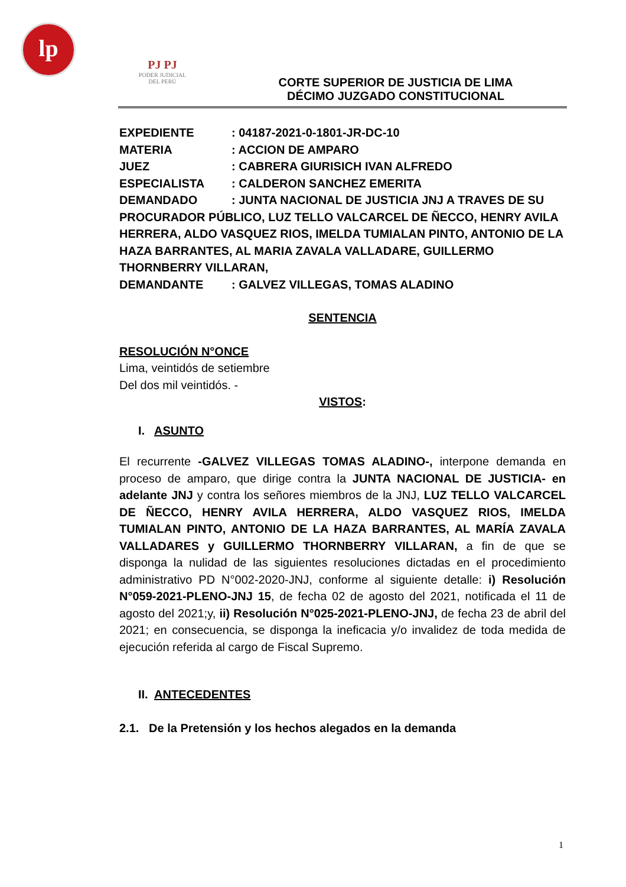lp
PJ PJ
PODER JUDICIAL
DEL PERÚ
CORTE SUPERIOR DE JUSTICIA DE LIMA
DÉCIMO JUZGADO CONSTITUCIONAL
EXPEDIENTE: 04187-2021-0-1801-JR-DC-10
MATERIA: ACCION DE AMPARO
JUEZ: CABRERA GIURISICH IVAN ALFREDO
ESPECIALISTA: CALDERON SANCHEZ EMERITA
DEMANDADO: JUNTA NACIONAL DE JUSTICIA JNJ A TRAVES DE SU PROCURADOR PÚBLICO, LUZ TELLO VALCARCEL DE ÑECCO, HENRY AVILA HERRERA, ALDO VASQUEZ RIOS, IMELDA TUMIALAN PINTO, ANTONIO DE LA HAZA BARRANTES, AL MARIA ZAVALA VALLADARE, GUILLERMO THORNBERRY VILLARAN,
DEMANDANTE: GALVEZ VILLEGAS, TOMAS ALADINO
SENTENCIA
RESOLUCIÓN N°ONCE
Lima, veintidós de setiembre
Del dos mil veintidós. -
VISTOS:
I. ASUNTO
El recurrente -GALVEZ VILLEGAS TOMAS ALADINO-, interpone demanda en proceso de amparo, que dirige contra la JUNTA NACIONAL DE JUSTICIA- en adelante JNJ y contra los señores miembros de la JNJ, LUZ TELLO VALCARCEL DE ÑECCO, HENRY AVILA HERRERA, ALDO VASQUEZ RIOS, IMELDA TUMIALAN PINTO, ANTONIO DE LA HAZA BARRANTES, AL MARÍA ZAVALA VALLADARES y GUILLERMO THORNBERRY VILLARAN, a fin de que se disponga la nulidad de las siguientes resoluciones dictadas en el procedimiento administrativo PD N°002-2020-JNJ, conforme al siguiente detalle: i) Resolución N°059-2021-PLENO-JNJ 15, de fecha 02 de agosto del 2021, notificada el 11 de agosto del 2021;y, ii) Resolución N°025-2021-PLENO-JNJ, de fecha 23 de abril del 2021; en consecuencia, se disponga la ineficacia y/o invalidez de toda medida de ejecución referida al cargo de Fiscal Supremo.
II. ANTECEDENTES
2.1. De la Pretensión y los hechos alegados en la demanda
1